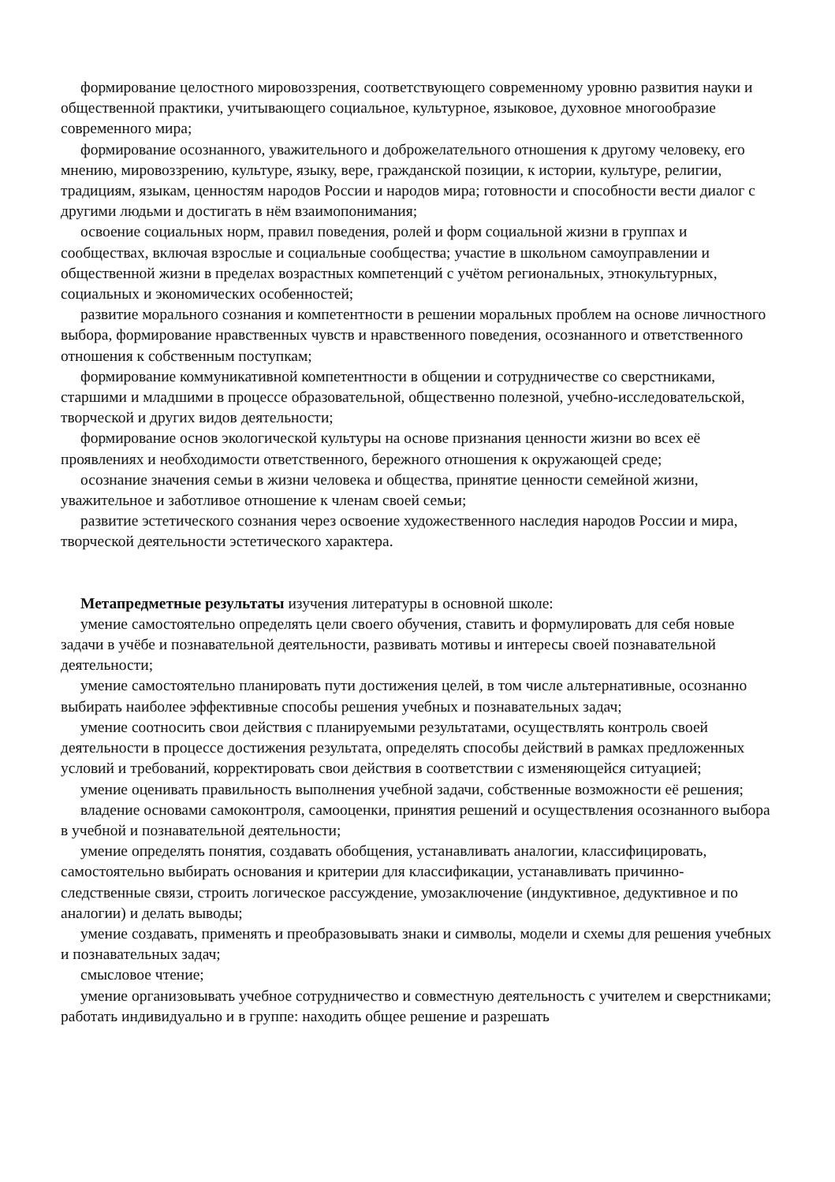формирование целостного мировоззрения, соответствующего современному уровню развития науки и общественной практики, учитывающего социальное, культурное, языковое, духовное многообразие современного мира;
формирование осознанного, уважительного и доброжелательного отношения к другому человеку, его мнению, мировоззрению, культуре, языку, вере, гражданской позиции, к истории, культуре, религии, традициям, языкам, ценностям народов России и народов мира; готовности и способности вести диалог с другими людьми и достигать в нём взаимопонимания;
освоение социальных норм, правил поведения, ролей и форм социальной жизни в группах и сообществах, включая взрослые и социальные сообщества; участие в школьном самоуправлении и общественной жизни в пределах возрастных компетенций с учётом региональных, этнокультурных, социальных и экономических особенностей;
развитие морального сознания и компетентности в решении моральных проблем на основе личностного выбора, формирование нравственных чувств и нравственного поведения, осознанного и ответственного отношения к собственным поступкам;
формирование коммуникативной компетентности в общении и сотрудничестве со сверстниками, старшими и младшими в процессе образовательной, общественно полезной, учебно-исследовательской, творческой и других видов деятельности;
формирование основ экологической культуры на основе признания ценности жизни во всех её проявлениях и необходимости ответственного, бережного отношения к окружающей среде;
осознание значения семьи в жизни человека и общества, принятие ценности семейной жизни, уважительное и заботливое отношение к членам своей семьи;
развитие эстетического сознания через освоение художественного наследия народов России и мира, творческой деятельности эстетического характера.
Метапредметные результаты изучения литературы в основной школе:
умение самостоятельно определять цели своего обучения, ставить и формулировать для себя новые задачи в учёбе и познавательной деятельности, развивать мотивы и интересы своей познавательной деятельности;
умение самостоятельно планировать пути достижения целей, в том числе альтернативные, осознанно выбирать наиболее эффективные способы решения учебных и познавательных задач;
умение соотносить свои действия с планируемыми результатами, осуществлять контроль своей деятельности в процессе достижения результата, определять способы действий в рамках предложенных условий и требований, корректировать свои действия в соответствии с изменяющейся ситуацией;
умение оценивать правильность выполнения учебной задачи, собственные возможности её решения;
владение основами самоконтроля, самооценки, принятия решений и осуществления осознанного выбора в учебной и познавательной деятельности;
умение определять понятия, создавать обобщения, устанавливать аналогии, классифицировать, самостоятельно выбирать основания и критерии для классификации, устанавливать причинно-следственные связи, строить логическое рассуждение, умозаключение (индуктивное, дедуктивное и по аналогии) и делать выводы;
умение создавать, применять и преобразовывать знаки и символы, модели и схемы для решения учебных и познавательных задач;
смысловое чтение;
умение организовывать учебное сотрудничество и совместную деятельность с учителем и сверстниками; работать индивидуально и в группе: находить общее решение и разрешать